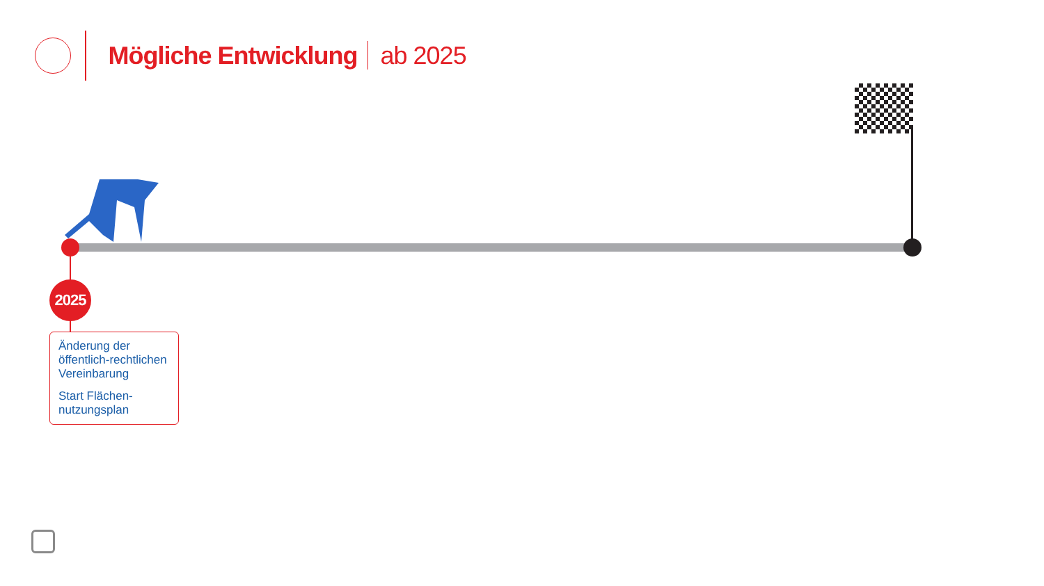Mögliche Entwicklung ab 2025
2025
Änderung der öffentlich-rechtlichen Vereinbarung
Start Flächen-nutzungsplan